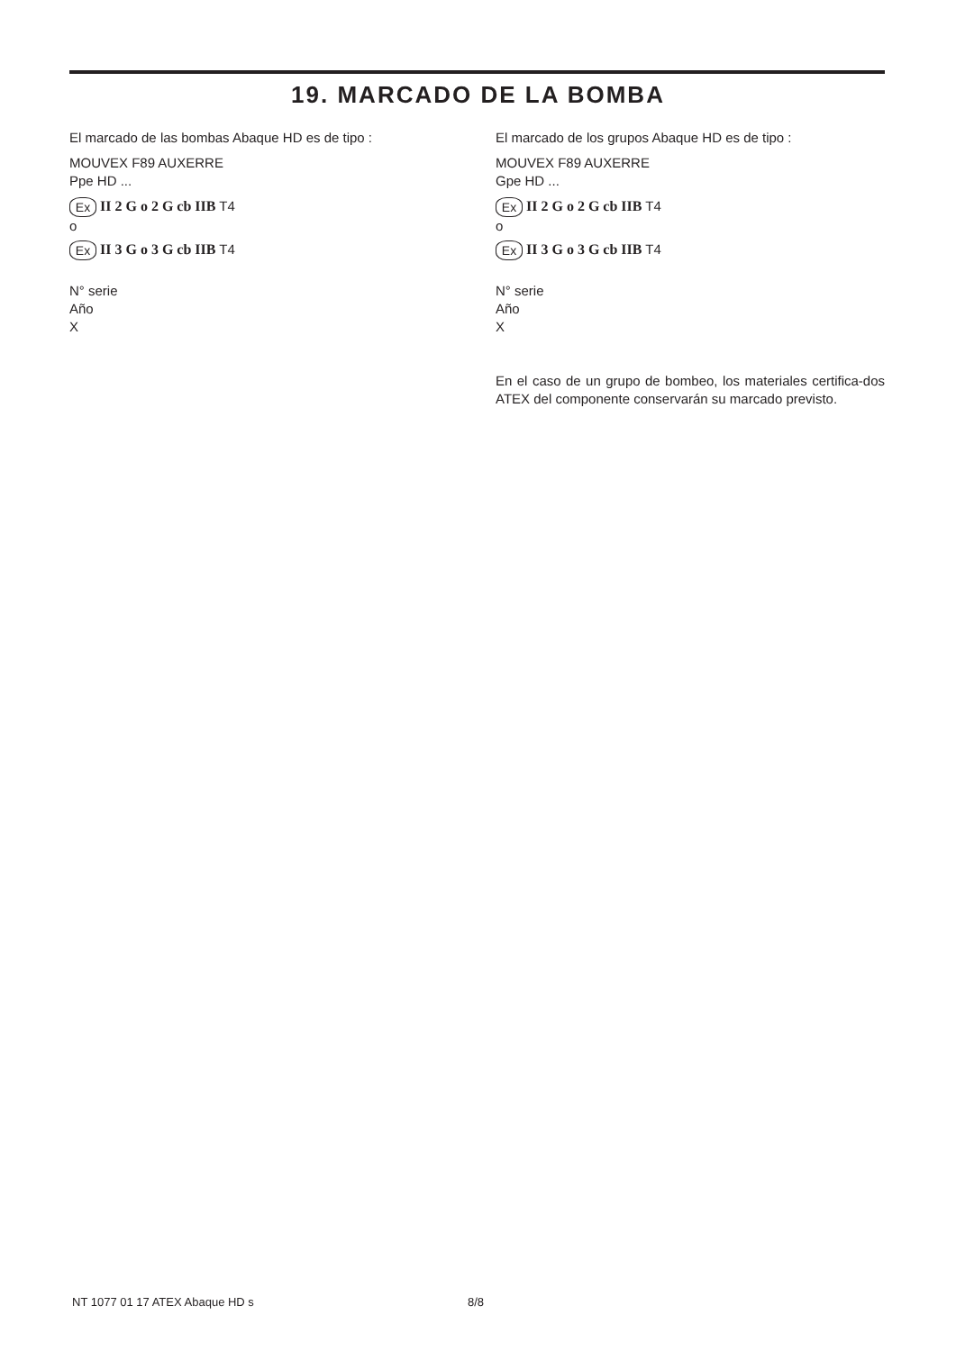19. MARCADO DE LA BOMBA
El marcado de las bombas Abaque HD es de tipo :
MOUVEX F89 AUXERRE
Ppe HD ...
Ex II 2 G o 2 G cb IIB T4
o
Ex II 3 G o 3 G cb IIB T4
N° serie
Año
X
El marcado de los grupos Abaque HD es de tipo :
MOUVEX F89 AUXERRE
Gpe HD ...
Ex II 2 G o 2 G cb IIB T4
o
Ex II 3 G o 3 G cb IIB T4
N° serie
Año
X
En el caso de un grupo de bombeo, los materiales certifica-dos ATEX del componente conservarán su marcado previsto.
NT 1077 01 17 ATEX Abaque HD s 8/8